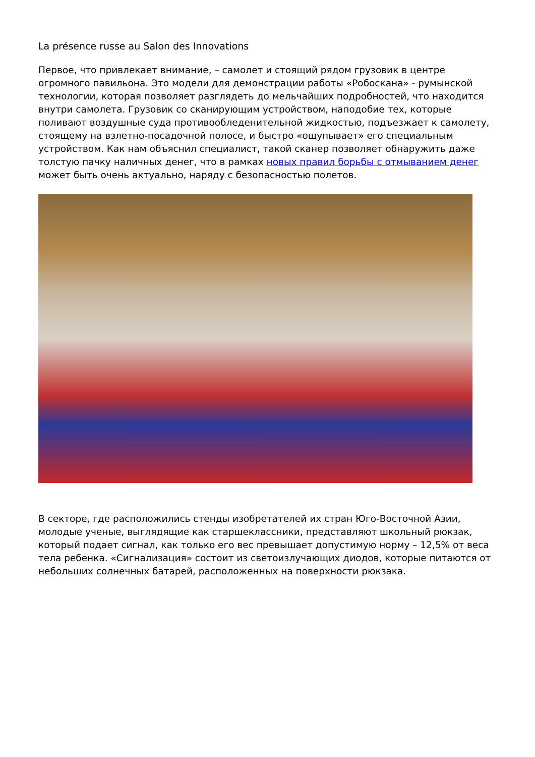La présence russe au Salon des Innovations
Первое, что привлекает внимание, – самолет и стоящий рядом грузовик в центре огромного павильона. Это модели для демонстрации работы «Робоскана» - румынской технологии, которая позволяет разглядеть до мельчайших подробностей, что находится внутри самолета. Грузовик со сканирующим устройством, наподобие тех, которые поливают воздушные суда противообледенительной жидкостью, подъезжает к самолету, стоящему на взлетно-посадочной полосе, и быстро «ощупывает» его специальным устройством. Как нам объяснил специалист, такой сканер позволяет обнаружить даже толстую пачку наличных денег, что в рамках новых правил борьбы с отмыванием денег может быть очень актуально, наряду с безопасностью полетов.
В секторе, где расположились стенды изобретателей их стран Юго-Восточной Азии, молодые ученые, выглядящие как старшеклассники, представляют школьный рюкзак, который подает сигнал, как только его вес превышает допустимую норму – 12,5% от веса тела ребенка. «Сигнализация» состоит из светоизлучающих диодов, которые питаются от небольших солнечных батарей, расположенных на поверхности рюкзака.